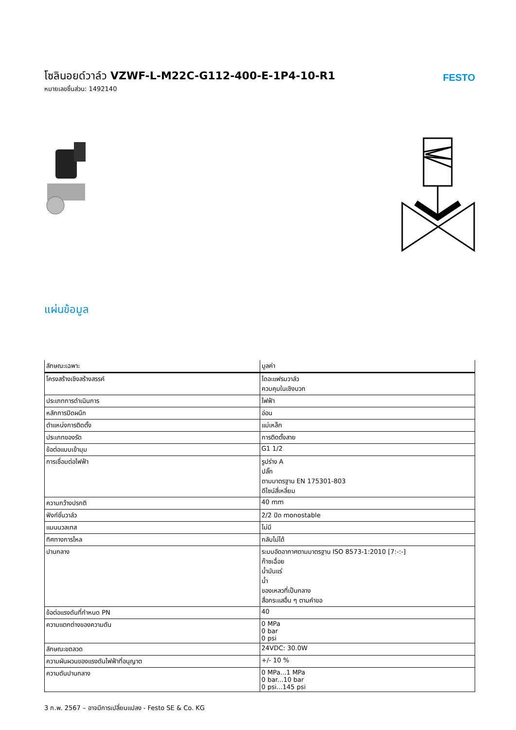โซลินอยด์วาล์ว VZWF-L-M22C-G112-400-E-1P4-10-R1
หมายเลขชิ้นส่วน: 1492140
FESTO
แผ่นข้อมูล
| ลักษณะเฉพาะ | มูลค่า |
| --- | --- |
| โครงสร้างเชิงสร้างสรรค์ | ไดอะแฟรมวาล์ว ควบคุมในเชิงบวก |
| ประเภทการดำเนินการ | ไฟฟ้า |
| หลักการปิดผนึก | อ่อน |
| ตำแหน่งการติดตั้ง | แม่เหล็ก |
| ประเภทของรัด | การติดตั้งสาย |
| ข้อต่อแบบเข้ามุม | G1 1/2 |
| การเชื่อมต่อไฟฟ้า | รูปร่าง A ปลั๊ก ตามมาตรฐาน EN 175301-803 ดีไซน์สี่เหลี่ยม |
| ความกว้างปรกติ | 40 mm |
| ฟังก์ชั่นวาล์ว | 2/2 ปิด monostable |
| แมนนวลเทส | ไม่มี |
| ทิศทางการไหล | กลับไม่ได้ |
| ปานกลาง | ระบบอัดอากาศตามมาตรฐาน ISO 8573-1:2010 [7:-:-] ก๊าซเฉื่อย น้ำมันแร่ น้ำ ของเหลวที่เป็นกลาง สื่อกระแสอื่น ๆ ตามคำขอ |
| ข้อต่อแรงดันที่กำหนด PN | 40 |
| ความแตกต่างของความดัน | 0 MPa 0 bar 0 psi |
| ลักษณะขดลวด | 24VDC: 30.0W |
| ความผันผวนของแรงดันไฟฟ้าที่อนุญาต | +/- 10 % |
| ความดันปานกลาง | 0 MPa...1 MPa 0 bar...10 bar 0 psi...145 psi |
3 ก.พ. 2567 – อาจมีการเปลี่ยนแปลง - Festo SE & Co. KG